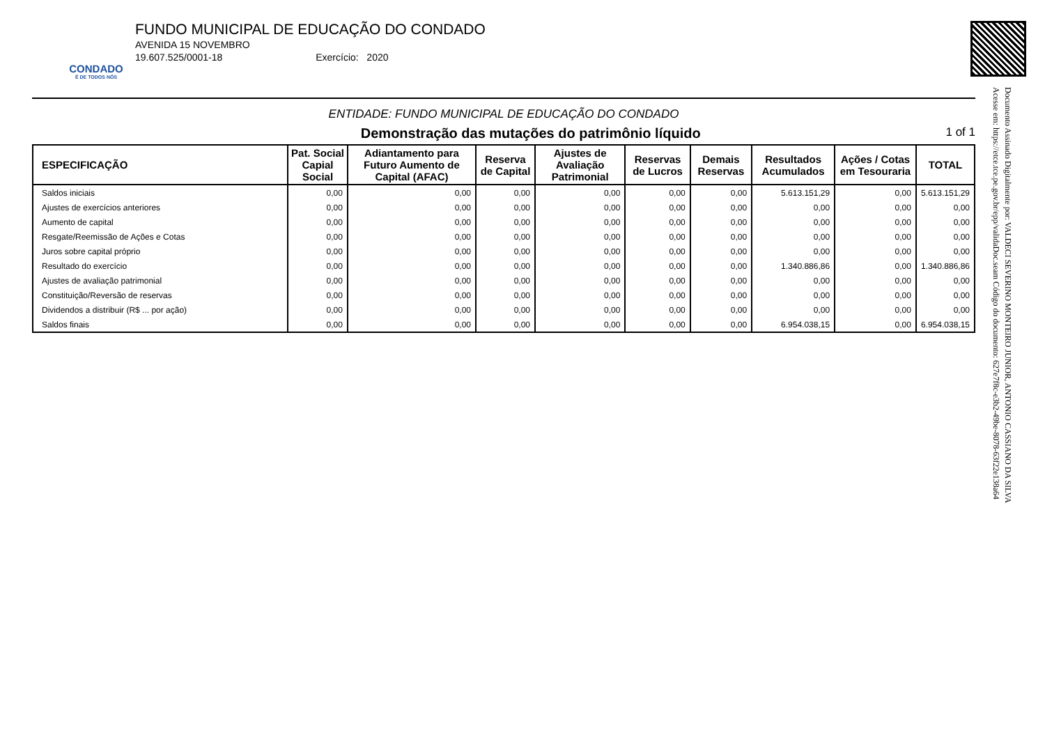CONDADO
É DE TODOS NÓS
FUNDO MUNICIPAL DE EDUCAÇÃO DO CONDADO
AVENIDA 15 NOVEMBRO
19.607.525/0001-18 Exercício: 2020
Documento Assinado Digitalmente por: VALDECI SEVERINO MONTEIRO JUNIOR, ANTONIO CASSIANO DA SILVA
Acesse em: https://etce.tce.pe.gov.br/epp/validaDoc.seam Código do documento: 627e7f8c-e3b2-49be-8078-63f22e138a64
ENTIDADE: FUNDO MUNICIPAL DE EDUCAÇÃO DO CONDADO
Demonstração das mutações do patrimônio líquido 1 of 1
| ESPECIFICAÇÃO | Pat. Social Capial Social | Adiantamento para Futuro Aumento de Capital (AFAC) | Reserva de Capital | Ajustes de Avaliação Patrimonial | Reservas de Lucros | Demais Reservas | Resultados Acumulados | Ações / Cotas em Tesouraria | TOTAL |
| --- | --- | --- | --- | --- | --- | --- | --- | --- | --- |
| Saldos iniciais | 0,00 | 0,00 | 0,00 | 0,00 | 0,00 | 0,00 | 5.613.151,29 | 0,00 | 5.613.151,29 |
| Ajustes de exercícios anteriores | 0,00 | 0,00 | 0,00 | 0,00 | 0,00 | 0,00 | 0,00 | 0,00 | 0,00 |
| Aumento de capital | 0,00 | 0,00 | 0,00 | 0,00 | 0,00 | 0,00 | 0,00 | 0,00 | 0,00 |
| Resgate/Reemissão de Ações e Cotas | 0,00 | 0,00 | 0,00 | 0,00 | 0,00 | 0,00 | 0,00 | 0,00 | 0,00 |
| Juros sobre capital próprio | 0,00 | 0,00 | 0,00 | 0,00 | 0,00 | 0,00 | 0,00 | 0,00 | 0,00 |
| Resultado do exercício | 0,00 | 0,00 | 0,00 | 0,00 | 0,00 | 0,00 | 1.340.886,86 | 0,00 | 1.340.886,86 |
| Ajustes de avaliação patrimonial | 0,00 | 0,00 | 0,00 | 0,00 | 0,00 | 0,00 | 0,00 | 0,00 | 0,00 |
| Constituição/Reversão de reservas | 0,00 | 0,00 | 0,00 | 0,00 | 0,00 | 0,00 | 0,00 | 0,00 | 0,00 |
| Dividendos a distribuir (R$ ... por ação) | 0,00 | 0,00 | 0,00 | 0,00 | 0,00 | 0,00 | 0,00 | 0,00 | 0,00 |
| Saldos finais | 0,00 | 0,00 | 0,00 | 0,00 | 0,00 | 0,00 | 6.954.038,15 | 0,00 | 6.954.038,15 |